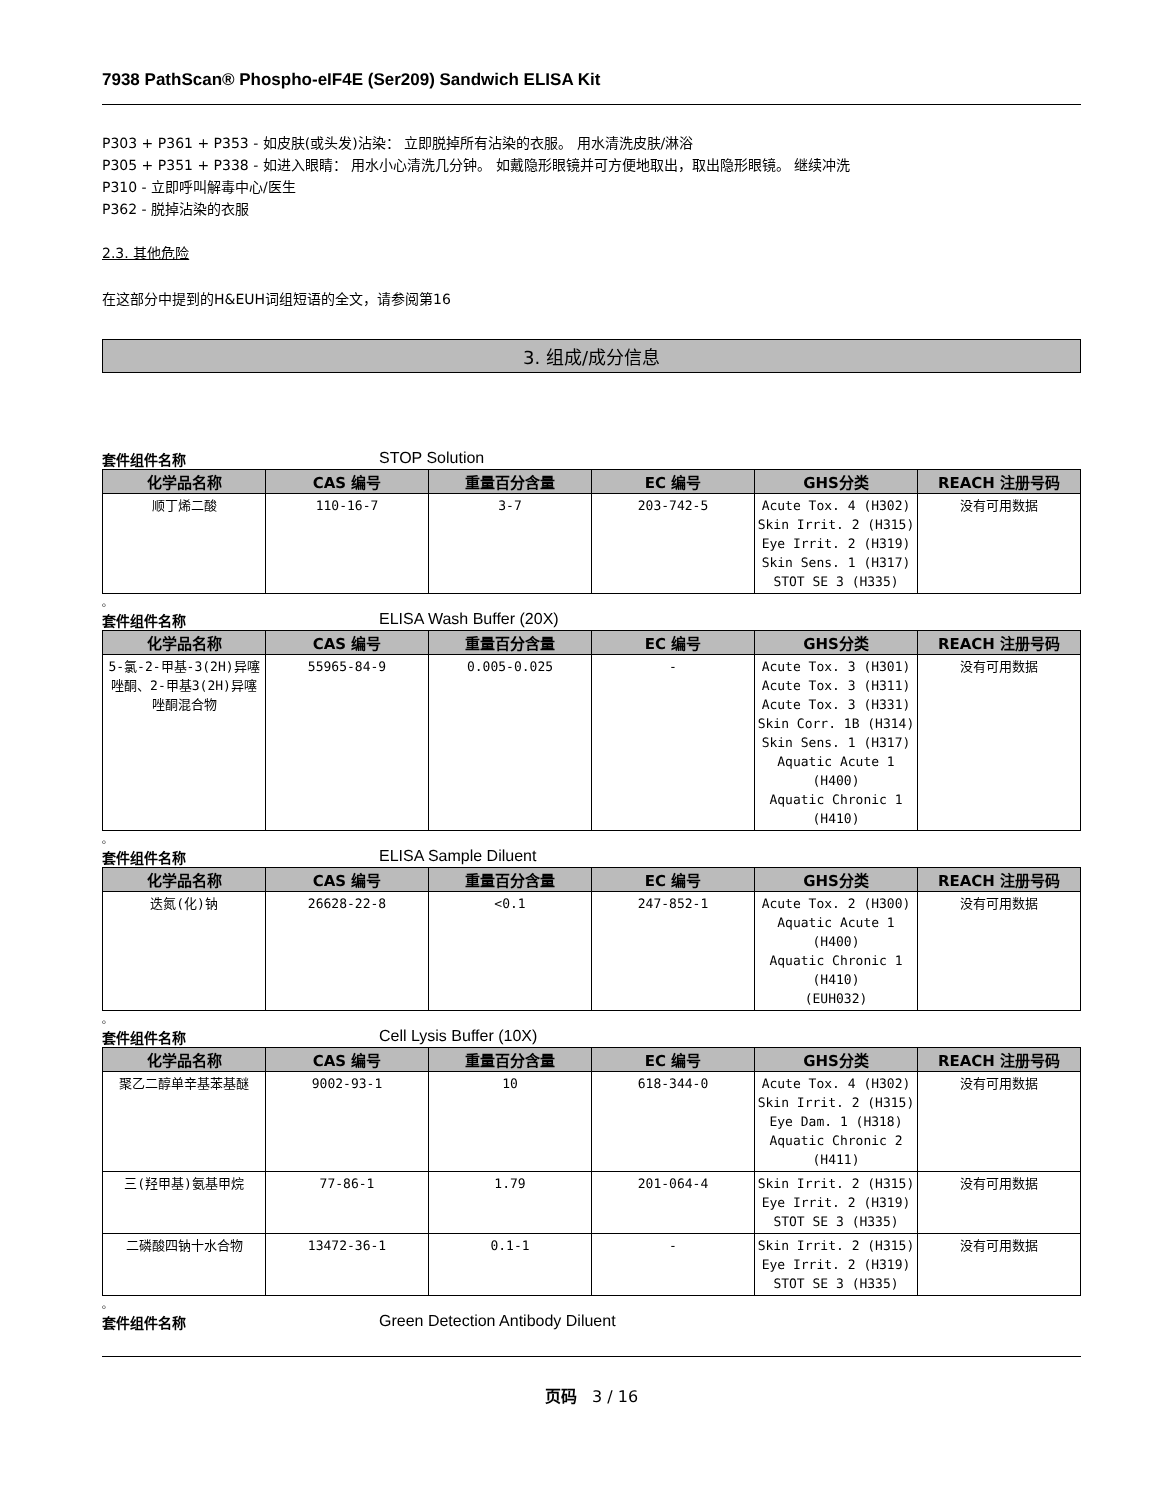7938 PathScan® Phospho-eIF4E (Ser209) Sandwich ELISA Kit
P303 + P361 + P353 - 如皮肤(或头发)沾染： 立即脱掉所有沾染的衣服。 用水清洗皮肤/淋浴
P305 + P351 + P338 - 如进入眼睛： 用水小心清洗几分钟。 如戴隐形眼镜并可方便地取出，取出隐形眼镜。 继续冲洗
P310 - 立即呼叫解毒中心/医生
P362 - 脱掉沾染的衣服
2.3. 其他危险
在这部分中提到的H&EUH词组短语的全文，请参阅第16
3. 组成/成分信息
套件组件名称 STOP Solution
| 化学品名称 | CAS 编号 | 重量百分含量 | EC 编号 | GHS分类 | REACH 注册号码 |
| --- | --- | --- | --- | --- | --- |
| 顺丁烯二酸 | 110-16-7 | 3-7 | 203-742-5 | Acute Tox. 4 (H302) Skin Irrit. 2 (H315) Eye Irrit. 2 (H319) Skin Sens. 1 (H317) STOT SE 3 (H335) | 没有可用数据 |
。
套件组件名称 ELISA Wash Buffer (20X)
| 化学品名称 | CAS 编号 | 重量百分含量 | EC 编号 | GHS分类 | REACH 注册号码 |
| --- | --- | --- | --- | --- | --- |
| 5-氯-2-甲基-3(2H)异噻唑酮、2-甲基3(2H)异噻唑酮混合物 | 55965-84-9 | 0.005-0.025 | - | Acute Tox. 3 (H301) Acute Tox. 3 (H311) Acute Tox. 3 (H331) Skin Corr. 1B (H314) Skin Sens. 1 (H317) Aquatic Acute 1 (H400) Aquatic Chronic 1 (H410) | 没有可用数据 |
。
套件组件名称 ELISA Sample Diluent
| 化学品名称 | CAS 编号 | 重量百分含量 | EC 编号 | GHS分类 | REACH 注册号码 |
| --- | --- | --- | --- | --- | --- |
| 迭氮(化)钠 | 26628-22-8 | <0.1 | 247-852-1 | Acute Tox. 2 (H300) Aquatic Acute 1 (H400) Aquatic Chronic 1 (H410) (EUH032) | 没有可用数据 |
。
套件组件名称 Cell Lysis Buffer (10X)
| 化学品名称 | CAS 编号 | 重量百分含量 | EC 编号 | GHS分类 | REACH 注册号码 |
| --- | --- | --- | --- | --- | --- |
| 聚乙二醇单辛基苯基醚 | 9002-93-1 | 10 | 618-344-0 | Acute Tox. 4 (H302) Skin Irrit. 2 (H315) Eye Dam. 1 (H318) Aquatic Chronic 2 (H411) | 没有可用数据 |
| 三(羟甲基)氨基甲烷 | 77-86-1 | 1.79 | 201-064-4 | Skin Irrit. 2 (H315) Eye Irrit. 2 (H319) STOT SE 3 (H335) | 没有可用数据 |
| 二磷酸四钠十水合物 | 13472-36-1 | 0.1-1 | - | Skin Irrit. 2 (H315) Eye Irrit. 2 (H319) STOT SE 3 (H335) | 没有可用数据 |
。
套件组件名称 Green Detection Antibody Diluent
页码 3 / 16